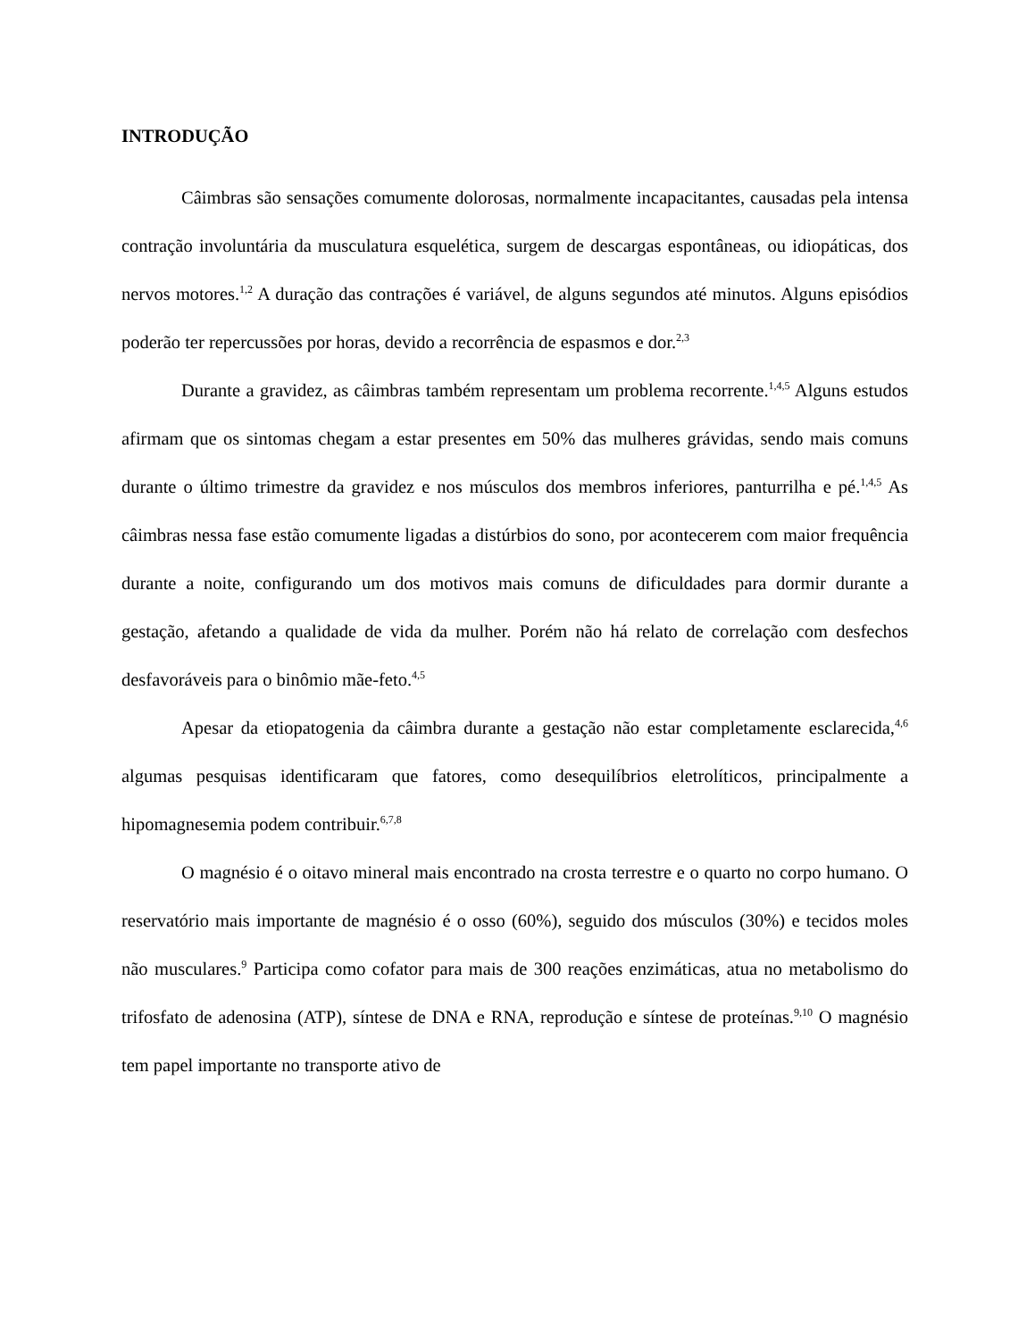INTRODUÇÃO
Câimbras são sensações comumente dolorosas, normalmente incapacitantes, causadas pela intensa contração involuntária da musculatura esquelética, surgem de descargas espontâneas, ou idiopáticas, dos nervos motores.<sup>1,2</sup> A duração das contrações é variável, de alguns segundos até minutos. Alguns episódios poderão ter repercussões por horas, devido a recorrência de espasmos e dor.<sup>2,3</sup>
Durante a gravidez, as câimbras também representam um problema recorrente.<sup>1,4,5</sup> Alguns estudos afirmam que os sintomas chegam a estar presentes em 50% das mulheres grávidas, sendo mais comuns durante o último trimestre da gravidez e nos músculos dos membros inferiores, panturrilha e pé.<sup>1,4,5</sup> As câimbras nessa fase estão comumente ligadas a distúrbios do sono, por acontecerem com maior frequência durante a noite, configurando um dos motivos mais comuns de dificuldades para dormir durante a gestação, afetando a qualidade de vida da mulher. Porém não há relato de correlação com desfechos desfavoráveis para o binômio mãe-feto.<sup>4,5</sup>
Apesar da etiopatogenia da câimbra durante a gestação não estar completamente esclarecida,<sup>4,6</sup> algumas pesquisas identificaram que fatores, como desequilíbrios eletrolíticos, principalmente a hipomagnesemia podem contribuir.<sup>6,7,8</sup>
O magnésio é o oitavo mineral mais encontrado na crosta terrestre e o quarto no corpo humano. O reservatório mais importante de magnésio é o osso (60%), seguido dos músculos (30%) e tecidos moles não musculares.<sup>9</sup> Participa como cofator para mais de 300 reações enzimáticas, atua no metabolismo do trifosfato de adenosina (ATP), síntese de DNA e RNA, reprodução e síntese de proteínas.<sup>9,10</sup> O magnésio tem papel importante no transporte ativo de